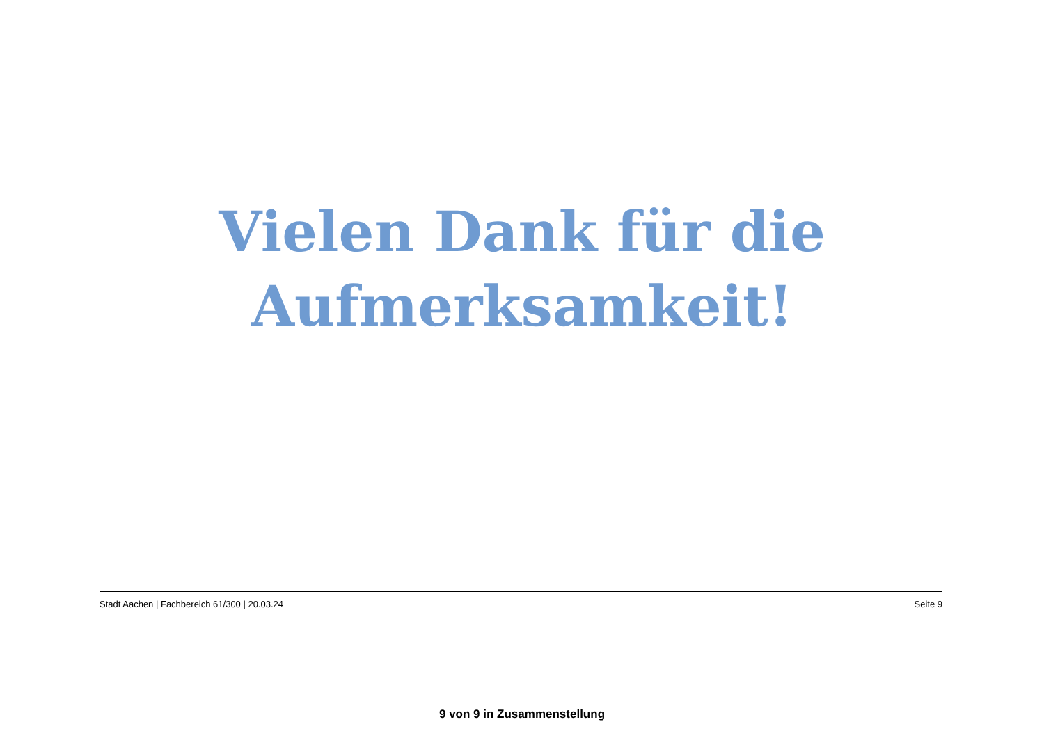Vielen Dank für die
Aufmerksamkeit!
Stadt Aachen | Fachbereich 61/300 | 20.03.24 Seite 9
9 von 9 in Zusammenstellung